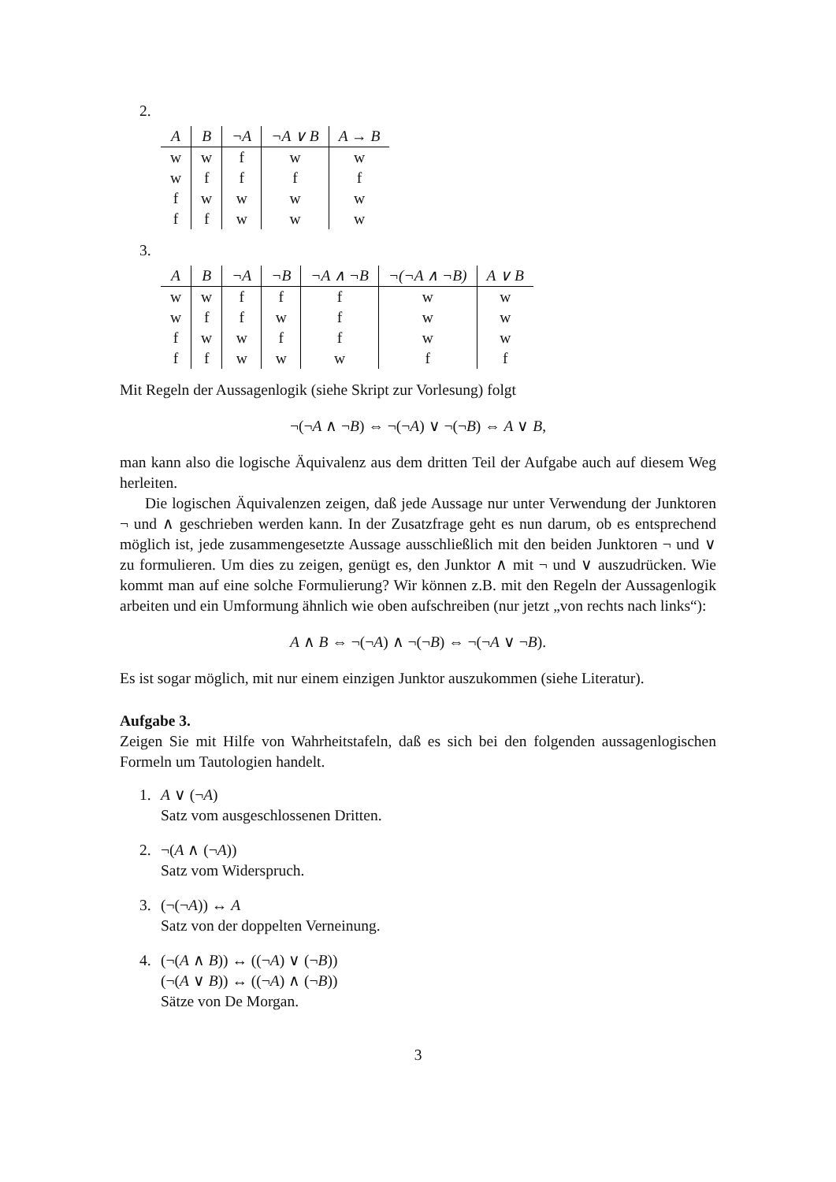2.
| A | B | ¬A | ¬A ∨ B | A → B |
| --- | --- | --- | --- | --- |
| w | w | f | w | w |
| w | f | f | f | f |
| f | w | w | w | w |
| f | f | w | w | w |
3.
| A | B | ¬A | ¬B | ¬A ∧ ¬B | ¬(¬A ∧ ¬B) | A ∨ B |
| --- | --- | --- | --- | --- | --- | --- |
| w | w | f | f | f | w | w |
| w | f | f | w | f | w | w |
| f | w | w | f | f | w | w |
| f | f | w | w | w | f | f |
Mit Regeln der Aussagenlogik (siehe Skript zur Vorlesung) folgt
¬(¬A ∧ ¬B) ⇔ ¬(¬A) ∨ ¬(¬B) ⇔ A ∨ B,
man kann also die logische Äquivalenz aus dem dritten Teil der Aufgabe auch auf diesem Weg herleiten.
Die logischen Äquivalenzen zeigen, daß jede Aussage nur unter Verwendung der Junktoren ¬ und ∧ geschrieben werden kann. In der Zusatzfrage geht es nun darum, ob es entsprechend möglich ist, jede zusammengesetzte Aussage ausschließlich mit den beiden Junktoren ¬ und ∨ zu formulieren. Um dies zu zeigen, genügt es, den Junktor ∧ mit ¬ und ∨ auszudrücken. Wie kommt man auf eine solche Formulierung? Wir können z.B. mit den Regeln der Aussagenlogik arbeiten und ein Umformung ähnlich wie oben aufschreiben (nur jetzt „von rechts nach links“):
A ∧ B ⇔ ¬(¬A) ∧ ¬(¬B) ⇔ ¬(¬A ∨ ¬B).
Es ist sogar möglich, mit nur einem einzigen Junktor auszukommen (siehe Literatur).
Aufgabe 3.
Zeigen Sie mit Hilfe von Wahrheitstafeln, daß es sich bei den folgenden aussagenlogischen Formeln um Tautologien handelt.
1. A ∨ (¬A)
Satz vom ausgeschlossenen Dritten.
2. ¬(A ∧ (¬A))
Satz vom Widerspruch.
3. (¬(¬A)) ↔ A
Satz von der doppelten Verneinung.
4. (¬(A ∧ B)) ↔ ((¬A) ∨ (¬B))
(¬(A ∨ B)) ↔ ((¬A) ∧ (¬B))
Sätze von De Morgan.
3